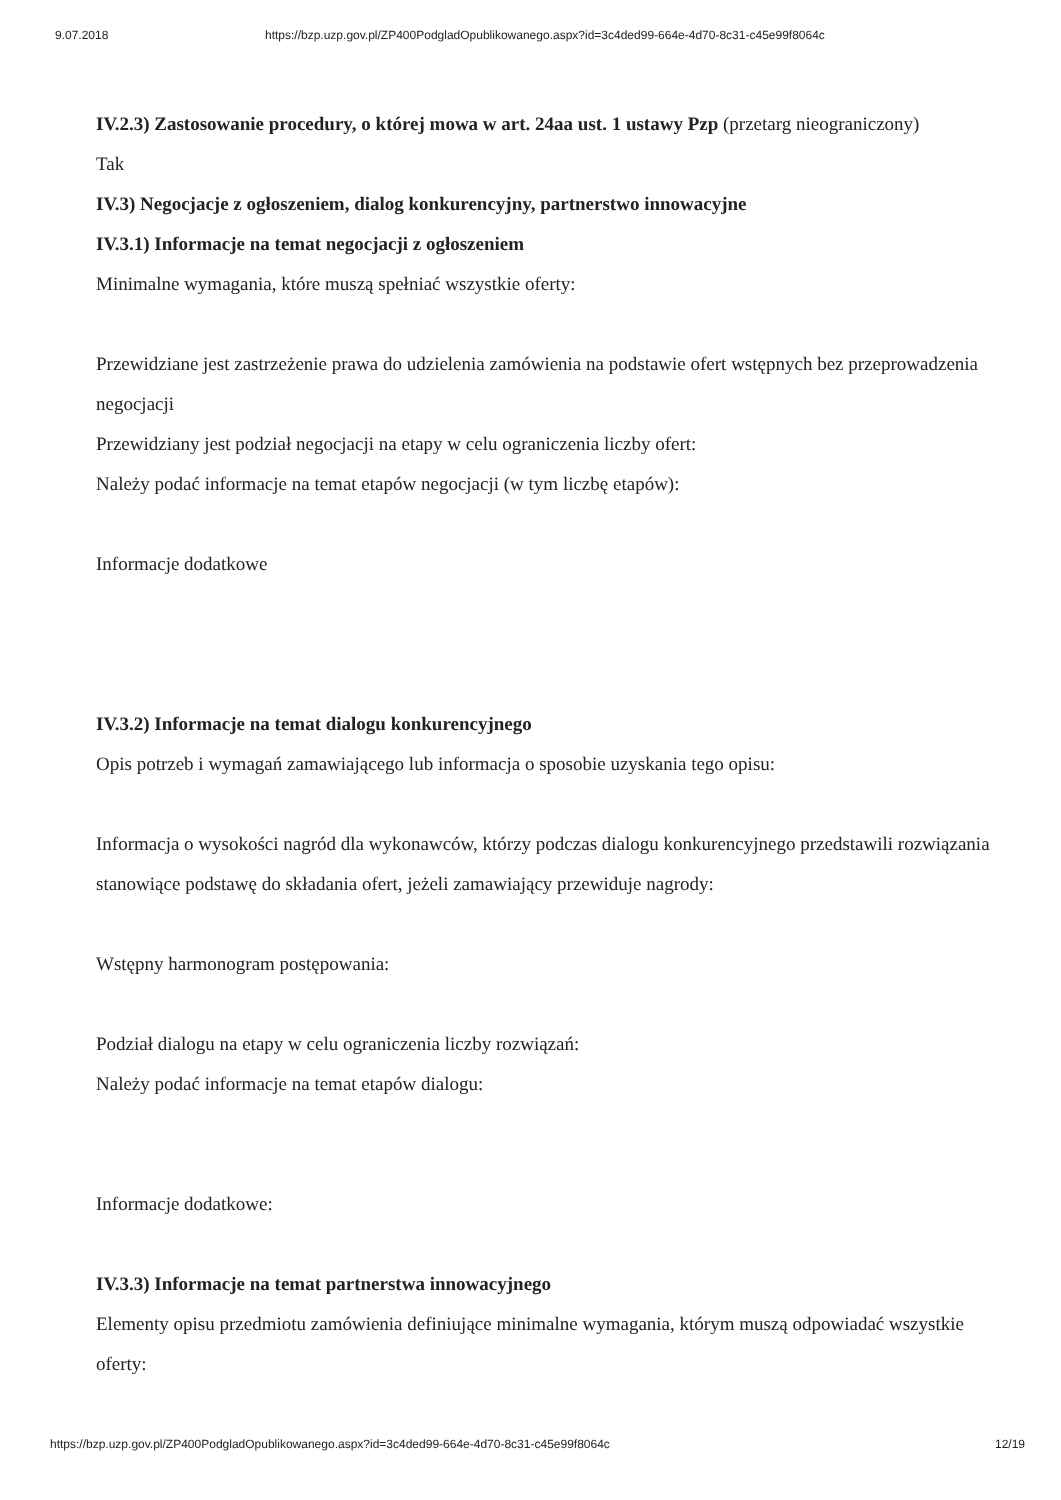9.07.2018 https://bzp.uzp.gov.pl/ZP400PodgladOpublikowanego.aspx?id=3c4ded99-664e-4d70-8c31-c45e99f8064c
IV.2.3) Zastosowanie procedury, o której mowa w art. 24aa ust. 1 ustawy Pzp (przetarg nieograniczony)
Tak
IV.3) Negocjacje z ogłoszeniem, dialog konkurencyjny, partnerstwo innowacyjne
IV.3.1) Informacje na temat negocjacji z ogłoszeniem
Minimalne wymagania, które muszą spełniać wszystkie oferty:
Przewidziane jest zastrzeżenie prawa do udzielenia zamówienia na podstawie ofert wstępnych bez przeprowadzenia negocjacji
Przewidziany jest podział negocjacji na etapy w celu ograniczenia liczby ofert:
Należy podać informacje na temat etapów negocjacji (w tym liczbę etapów):
Informacje dodatkowe
IV.3.2) Informacje na temat dialogu konkurencyjnego
Opis potrzeb i wymagań zamawiającego lub informacja o sposobie uzyskania tego opisu:
Informacja o wysokości nagród dla wykonawców, którzy podczas dialogu konkurencyjnego przedstawili rozwiązania stanowiące podstawę do składania ofert, jeżeli zamawiający przewiduje nagrody:
Wstępny harmonogram postępowania:
Podział dialogu na etapy w celu ograniczenia liczby rozwiązań:
Należy podać informacje na temat etapów dialogu:
Informacje dodatkowe:
IV.3.3) Informacje na temat partnerstwa innowacyjnego
Elementy opisu przedmiotu zamówienia definiujące minimalne wymagania, którym muszą odpowiadać wszystkie oferty:
https://bzp.uzp.gov.pl/ZP400PodgladOpublikowanego.aspx?id=3c4ded99-664e-4d70-8c31-c45e99f8064c 12/19